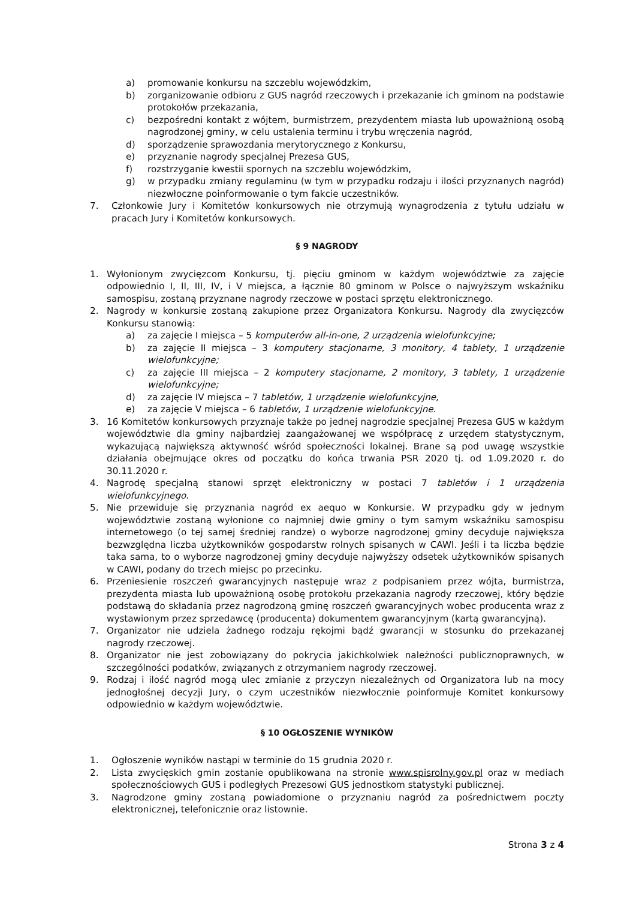a) promowanie konkursu na szczeblu wojewódzkim,
b) zorganizowanie odbioru z GUS nagród rzeczowych i przekazanie ich gminom na podstawie protokołów przekazania,
c) bezpośredni kontakt z wójtem, burmistrzem, prezydentem miasta lub upoważnioną osobą nagrodzonej gminy, w celu ustalenia terminu i trybu wręczenia nagród,
d) sporządzenie sprawozdania merytorycznego z Konkursu,
e) przyznanie nagrody specjalnej Prezesa GUS,
f) rozstrzyganie kwestii spornych na szczeblu wojewódzkim,
g) w przypadku zmiany regulaminu (w tym w przypadku rodzaju i ilości przyznanych nagród) niezwłoczne poinformowanie o tym fakcie uczestników.
7. Członkowie Jury i Komitetów konkursowych nie otrzymują wynagrodzenia z tytułu udziału w pracach Jury i Komitetów konkursowych.
§ 9 NAGRODY
1. Wyłonionym zwycięzcom Konkursu, tj. pięciu gminom w każdym województwie za zajęcie odpowiednio I, II, III, IV, i V miejsca, a łącznie 80 gminom w Polsce o najwyższym wskaźniku samospisu, zostaną przyznane nagrody rzeczowe w postaci sprzętu elektronicznego.
2. Nagrody w konkursie zostaną zakupione przez Organizatora Konkursu. Nagrody dla zwycięzców Konkursu stanowią:
a) za zajęcie I miejsca – 5 komputerów all-in-one, 2 urządzenia wielofunkcyjne;
b) za zajęcie II miejsca – 3 komputery stacjonarne, 3 monitory, 4 tablety, 1 urządzenie wielofunkcyjne;
c) za zajęcie III miejsca – 2 komputery stacjonarne, 2 monitory, 3 tablety, 1 urządzenie wielofunkcyjne;
d) za zajęcie IV miejsca – 7 tabletów, 1 urządzenie wielofunkcyjne,
e) za zajęcie V miejsca – 6 tabletów, 1 urządzenie wielofunkcyjne.
3. 16 Komitetów konkursowych przyznaje także po jednej nagrodzie specjalnej Prezesa GUS w każdym województwie dla gminy najbardziej zaangażowanej we współpracę z urzędem statystycznym, wykazującą największą aktywność wśród społeczności lokalnej. Brane są pod uwagę wszystkie działania obejmujące okres od początku do końca trwania PSR 2020 tj. od 1.09.2020 r. do 30.11.2020 r.
4. Nagrodę specjalną stanowi sprzęt elektroniczny w postaci 7 tabletów i 1 urządzenia wielofunkcyjnego.
5. Nie przewiduje się przyznania nagród ex aequo w Konkursie. W przypadku gdy w jednym województwie zostaną wyłonione co najmniej dwie gminy o tym samym wskaźniku samospisu internetowego (o tej samej średniej randze) o wyborze nagrodzonej gminy decyduje największa bezwzględna liczba użytkowników gospodarstw rolnych spisanych w CAWI. Jeśli i ta liczba będzie taka sama, to o wyborze nagrodzonej gminy decyduje najwyższy odsetek użytkowników spisanych w CAWI, podany do trzech miejsc po przecinku.
6. Przeniesienie roszczeń gwarancyjnych następuje wraz z podpisaniem przez wójta, burmistrza, prezydenta miasta lub upoważnioną osobę protokołu przekazania nagrody rzeczowej, który będzie podstawą do składania przez nagrodzoną gminę roszczeń gwarancyjnych wobec producenta wraz z wystawionym przez sprzedawcę (producenta) dokumentem gwarancyjnym (kartą gwarancyjną).
7. Organizator nie udziela żadnego rodzaju rękojmi bądź gwarancji w stosunku do przekazanej nagrody rzeczowej.
8. Organizator nie jest zobowiązany do pokrycia jakichkolwiek należności publicznoprawnych, w szczególności podatków, związanych z otrzymaniem nagrody rzeczowej.
9. Rodzaj i ilość nagród mogą ulec zmianie z przyczyn niezależnych od Organizatora lub na mocy jednogłośnej decyzji Jury, o czym uczestników niezwłocznie poinformuje Komitet konkursowy odpowiednio w każdym województwie.
§ 10 OGŁOSZENIE WYNIKÓW
1. Ogłoszenie wyników nastąpi w terminie do 15 grudnia 2020 r.
2. Lista zwycięskich gmin zostanie opublikowana na stronie www.spisrolny.gov.pl oraz w mediach społecznościowych GUS i podległych Prezesowi GUS jednostkom statystyki publicznej.
3. Nagrodzone gminy zostaną powiadomione o przyznaniu nagród za pośrednictwem poczty elektronicznej, telefonicznie oraz listownie.
Strona 3 z 4